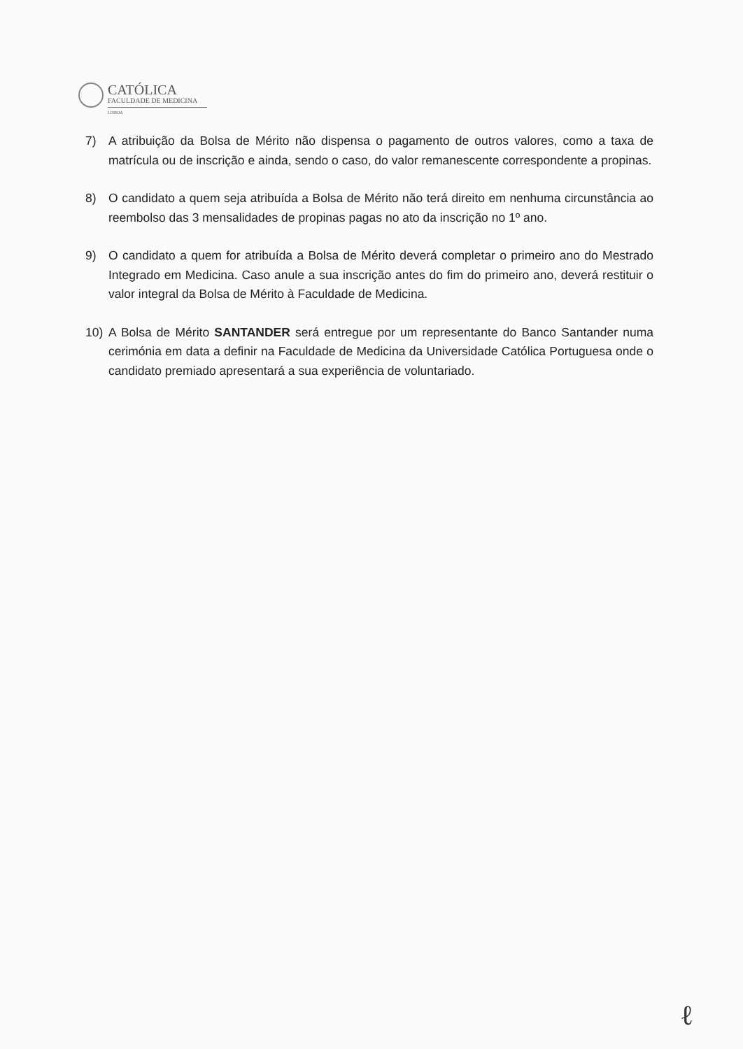CATÓLICA
FACULDADE DE MEDICINA
LISBOA
7) A atribuição da Bolsa de Mérito não dispensa o pagamento de outros valores, como a taxa de matrícula ou de inscrição e ainda, sendo o caso, do valor remanescente correspondente a propinas.
8) O candidato a quem seja atribuída a Bolsa de Mérito não terá direito em nenhuma circunstância ao reembolso das 3 mensalidades de propinas pagas no ato da inscrição no 1º ano.
9) O candidato a quem for atribuída a Bolsa de Mérito deverá completar o primeiro ano do Mestrado Integrado em Medicina. Caso anule a sua inscrição antes do fim do primeiro ano, deverá restituir o valor integral da Bolsa de Mérito à Faculdade de Medicina.
10) A Bolsa de Mérito SANTANDER será entregue por um representante do Banco Santander numa cerimónia em data a definir na Faculdade de Medicina da Universidade Católica Portuguesa onde o candidato premiado apresentará a sua experiência de voluntariado.
ℓ